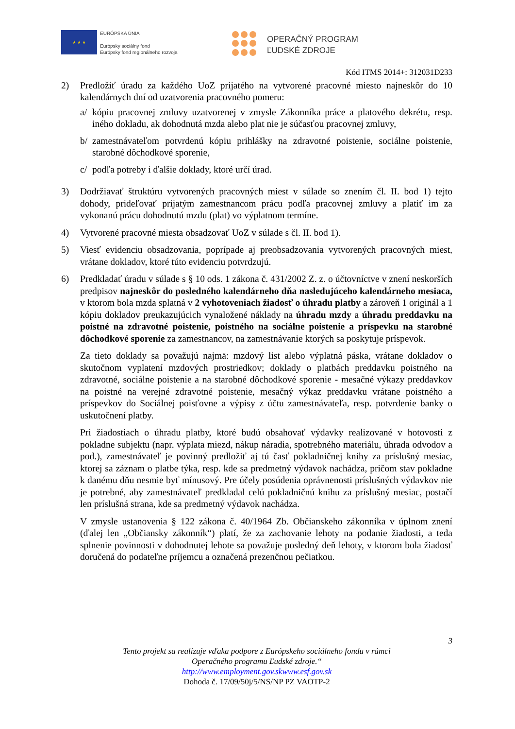★ ★ ★
EURÓPSKA ÚNIA
Európsky sociálny fond
Európsky fond regionálneho rozvoja
OPERAČNÝ PROGRAM
ĽUDSKÉ ZDROJE
Kód ITMS 2014+: 312031D233
2) Predložiť úradu za každého UoZ prijatého na vytvorené pracovné miesto najneskôr do 10 kalendárnych dní od uzatvorenia pracovného pomeru:
a/ kópiu pracovnej zmluvy uzatvorenej v zmysle Zákonníka práce a platového dekrétu, resp. iného dokladu, ak dohodnutá mzda alebo plat nie je súčasťou pracovnej zmluvy,
b/ zamestnávateľom potvrdenú kópiu prihlášky na zdravotné poistenie, sociálne poistenie, starobné dôchodkové sporenie,
c/ podľa potreby i ďalšie doklady, ktoré určí úrad.
3) Dodržiavať štruktúru vytvorených pracovných miest v súlade so znením čl. II. bod 1) tejto dohody, prideľovať prijatým zamestnancom prácu podľa pracovnej zmluvy a platiť im za vykonanú prácu dohodnutú mzdu (plat) vo výplatnom termíne.
4) Vytvorené pracovné miesta obsadzovať UoZ v súlade s čl. II. bod 1).
5) Viesť evidenciu obsadzovania, poprípade aj preobsadzovania vytvorených pracovných miest, vrátane dokladov, ktoré túto evidenciu potvrdzujú.
6) Predkladať úradu v súlade s § 10 ods. 1 zákona č. 431/2002 Z. z. o účtovníctve v znení neskorších predpisov najneskôr do posledného kalendárneho dňa nasledujúceho kalendárneho mesiaca, v ktorom bola mzda splatná v 2 vyhotoveniach žiadosť o úhradu platby a zároveň 1 originál a 1 kópiu dokladov preukazujúcich vynaložené náklady na úhradu mzdy a úhradu preddavku na poistné na zdravotné poistenie, poistného na sociálne poistenie a príspevku na starobné dôchodkové sporenie za zamestnancov, na zamestnávanie ktorých sa poskytuje príspevok.
Za tieto doklady sa považujú najmä: mzdový list alebo výplatná páska, vrátane dokladov o skutočnom vyplatení mzdových prostriedkov; doklady o platbách preddavku poistného na zdravotné, sociálne poistenie a na starobné dôchodkové sporenie - mesačné výkazy preddavkov na poistné na verejné zdravotné poistenie, mesačný výkaz preddavku vrátane poistného a príspevkov do Sociálnej poisťovne a výpisy z účtu zamestnávateľa, resp. potvrdenie banky o uskutočnení platby.
Pri žiadostiach o úhradu platby, ktoré budú obsahovať výdavky realizované v hotovosti z pokladne subjektu (napr. výplata miezd, nákup náradia, spotrebného materiálu, úhrada odvodov a pod.), zamestnávateľ je povinný predložiť aj tú časť pokladničnej knihy za príslušný mesiac, ktorej sa záznam o platbe týka, resp. kde sa predmetný výdavok nachádza, pričom stav pokladne k danému dňu nesmie byť mínusový. Pre účely posúdenia oprávnenosti príslušných výdavkov nie je potrebné, aby zamestnávateľ predkladal celú pokladničnú knihu za príslušný mesiac, postačí len príslušná strana, kde sa predmetný výdavok nachádza.
V zmysle ustanovenia § 122 zákona č. 40/1964 Zb. Občianskeho zákonníka v úplnom znení (ďalej len „Občiansky zákonník“) platí, že za zachovanie lehoty na podanie žiadosti, a teda splnenie povinnosti v dohodnutej lehote sa považuje posledný deň lehoty, v ktorom bola žiadosť doručená do podateľne príjemcu a označená prezenčnou pečiatkou.
3
Tento projekt sa realizuje vďaka podpore z Európskeho sociálneho fondu v rámci
Operačného programu Ľudské zdroje.“
http://www.employment.gov.skwww.esf.gov.sk
Dohoda č. 17/09/50j/5/NS/NP PZ VAOTP-2